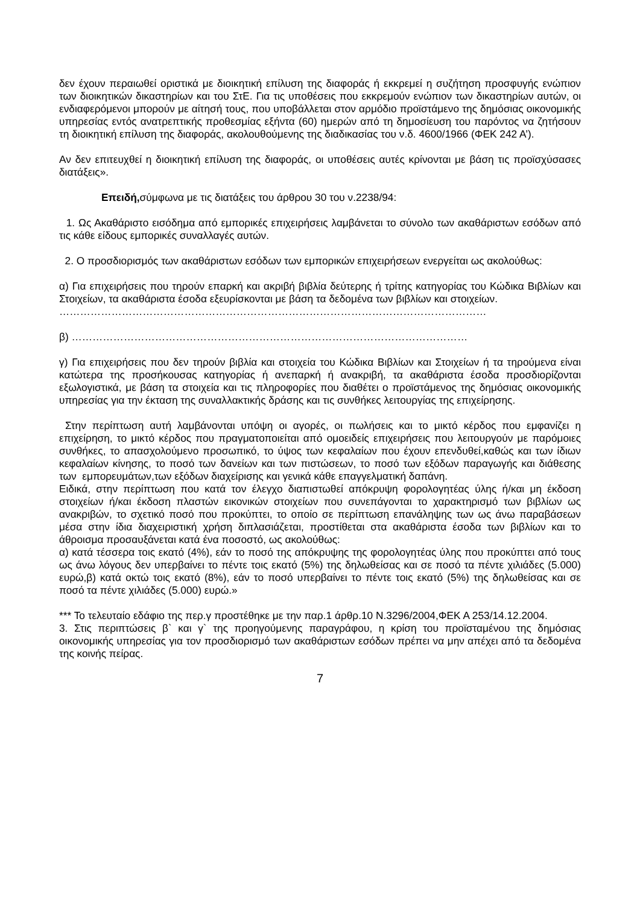δεν έχουν περαιωθεί οριστικά με διοικητική επίλυση της διαφοράς ή εκκρεμεί η συζήτηση προσφυγής ενώπιον των διοικητικών δικαστηρίων και του ΣτΕ. Για τις υποθέσεις που εκκρεμούν ενώπιον των δικαστηρίων αυτών, οι ενδιαφερόμενοι μπορούν με αίτησή τους, που υποβάλλεται στον αρμόδιο προϊστάμενο της δημόσιας οικονομικής υπηρεσίας εντός ανατρεπτικής προθεσμίας εξήντα (60) ημερών από τη δημοσίευση του παρόντος να ζητήσουν τη διοικητική επίλυση της διαφοράς, ακολουθούμενης της διαδικασίας του ν.δ. 4600/1966 (ΦΕΚ 242 Α’).
Αν δεν επιτευχθεί η διοικητική επίλυση της διαφοράς, οι υποθέσεις αυτές κρίνονται με βάση τις προϊσχύσασες διατάξεις».
Επειδή, σύμφωνα με τις διατάξεις του άρθρου 30 του ν.2238/94:
1. Ως Ακαθάριστο εισόδημα από εμπορικές επιχειρήσεις λαμβάνεται το σύνολο των ακαθάριστων εσόδων από τις κάθε είδους εμπορικές συναλλαγές αυτών.
2. Ο προσδιορισμός των ακαθάριστων εσόδων των εμπορικών επιχειρήσεων ενεργείται ως ακολούθως:
α) Για επιχειρήσεις που τηρούν επαρκή και ακριβή βιβλία δεύτερης ή τρίτης κατηγορίας του Κώδικα Βιβλίων και Στοιχείων, τα ακαθάριστα έσοδα εξευρίσκονται με βάση τα δεδομένα των βιβλίων και στοιχείων.
……………………………………………………………………………………………………………
β) ……………………………………………………………………………………………………
γ) Για επιχειρήσεις που δεν τηρούν βιβλία και στοιχεία του Κώδικα Βιβλίων και Στοιχείων ή τα τηρούμενα είναι κατώτερα της προσήκουσας κατηγορίας ή ανεπαρκή ή ανακριβή, τα ακαθάριστα έσοδα προσδιορίζονται εξωλογιστικά, με βάση τα στοιχεία και τις πληροφορίες που διαθέτει ο προϊστάμενος της δημόσιας οικονομικής υπηρεσίας για την έκταση της συναλλακτικής δράσης και τις συνθήκες λειτουργίας της επιχείρησης.
Στην περίπτωση αυτή λαμβάνονται υπόψη οι αγορές, οι πωλήσεις και το μικτό κέρδος που εμφανίζει η επιχείρηση, το μικτό κέρδος που πραγματοποιείται από ομοειδείς επιχειρήσεις που λειτουργούν με παρόμοιες συνθήκες, το απασχολούμενο προσωπικό, το ύψος των κεφαλαίων που έχουν επενδυθεί,καθώς και των ίδιων κεφαλαίων κίνησης, το ποσό των δανείων και των πιστώσεων, το ποσό των εξόδων παραγωγής και διάθεσης των εμπορευμάτων,των εξόδων διαχείρισης και γενικά κάθε επαγγελματική δαπάνη.
Ειδικά, στην περίπτωση που κατά τον έλεγχο διαπιστωθεί απόκρυψη φορολογητέας ύλης ή/και μη έκδοση στοιχείων ή/και έκδοση πλαστών εικονικών στοιχείων που συνεπάγονται το χαρακτηρισμό των βιβλίων ως ανακριβών, το σχετικό ποσό που προκύπτει, το οποίο σε περίπτωση επανάληψης των ως άνω παραβάσεων μέσα στην ίδια διαχειριστική χρήση διπλασιάζεται, προστίθεται στα ακαθάριστα έσοδα των βιβλίων και το άθροισμα προσαυξάνεται κατά ένα ποσοστό, ως ακολούθως:
α) κατά τέσσερα τοις εκατό (4%), εάν το ποσό της απόκρυψης της φορολογητέας ύλης που προκύπτει από τους ως άνω λόγους δεν υπερβαίνει το πέντε τοις εκατό (5%) της δηλωθείσας και σε ποσό τα πέντε χιλιάδες (5.000) ευρώ,β) κατά οκτώ τοις εκατό (8%), εάν το ποσό υπερβαίνει το πέντε τοις εκατό (5%) της δηλωθείσας και σε ποσό τα πέντε χιλιάδες (5.000) ευρώ.»
*** Το τελευταίο εδάφιο της περ.γ προστέθηκε με την παρ.1 άρθρ.10 Ν.3296/2004,ΦΕΚ Α 253/14.12.2004.
3. Στις περιπτώσεις β` και γ` της προηγούμενης παραγράφου, η κρίση του προϊσταμένου της δημόσιας οικονομικής υπηρεσίας για τον προσδιορισμό των ακαθάριστων εσόδων πρέπει να μην απέχει από τα δεδομένα της κοινής πείρας.
7